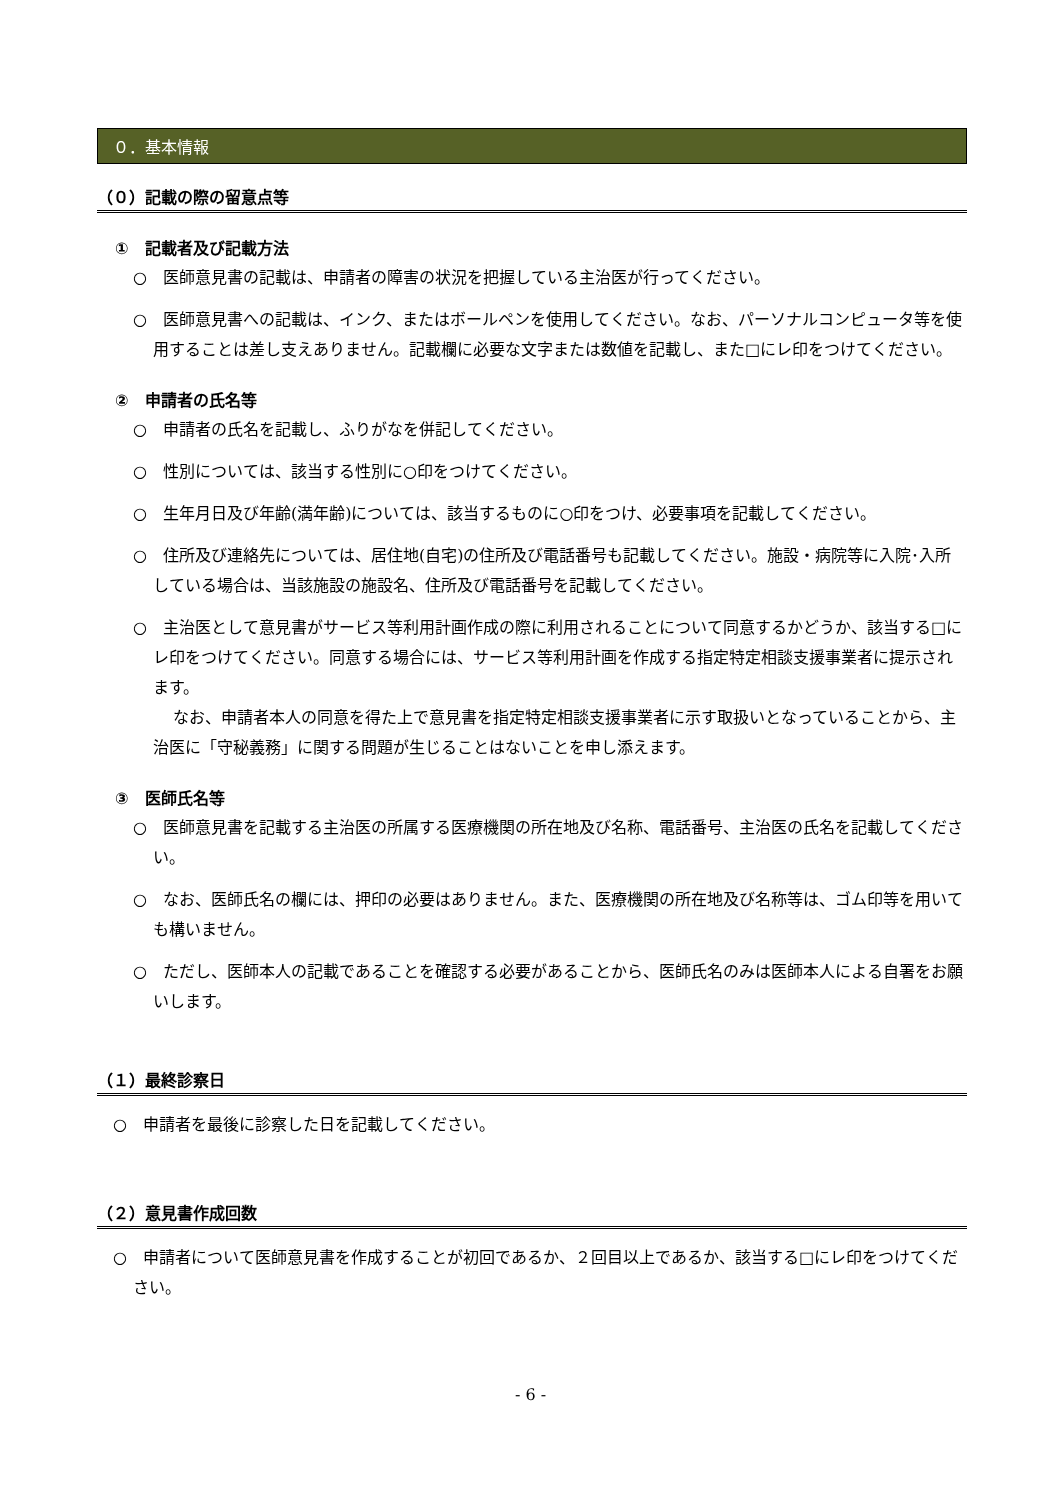０．基本情報
（０）記載の際の留意点等
①　記載者及び記載方法
○　医師意見書の記載は、申請者の障害の状況を把握している主治医が行ってください。
○　医師意見書への記載は、インク、またはボールペンを使用してください。なお、パーソナルコンピュータ等を使用することは差し支えありません。記載欄に必要な文字または数値を記載し、また□にレ印をつけてください。
②　申請者の氏名等
○　申請者の氏名を記載し、ふりがなを併記してください。
○　性別については、該当する性別に○印をつけてください。
○　生年月日及び年齢(満年齢)については、該当するものに○印をつけ、必要事項を記載してください。
○　住所及び連絡先については、居住地(自宅)の住所及び電話番号も記載してください。施設・病院等に入院･入所している場合は、当該施設の施設名、住所及び電話番号を記載してください。
○　主治医として意見書がサービス等利用計画作成の際に利用されることについて同意するかどうか、該当する□にレ印をつけてください。同意する場合には、サービス等利用計画を作成する指定特定相談支援事業者に提示されます。
なお、申請者本人の同意を得た上で意見書を指定特定相談支援事業者に示す取扱いとなっていることから、主治医に「守秘義務」に関する問題が生じることはないことを申し添えます。
③　医師氏名等
○　医師意見書を記載する主治医の所属する医療機関の所在地及び名称、電話番号、主治医の氏名を記載してください。
○　なお、医師氏名の欄には、押印の必要はありません。また、医療機関の所在地及び名称等は、ゴム印等を用いても構いません。
○　ただし、医師本人の記載であることを確認する必要があることから、医師氏名のみは医師本人による自署をお願いします。
（１）最終診察日
○　申請者を最後に診察した日を記載してください。
（２）意見書作成回数
○　申請者について医師意見書を作成することが初回であるか、２回目以上であるか、該当する□にレ印をつけてください。
- 6 -